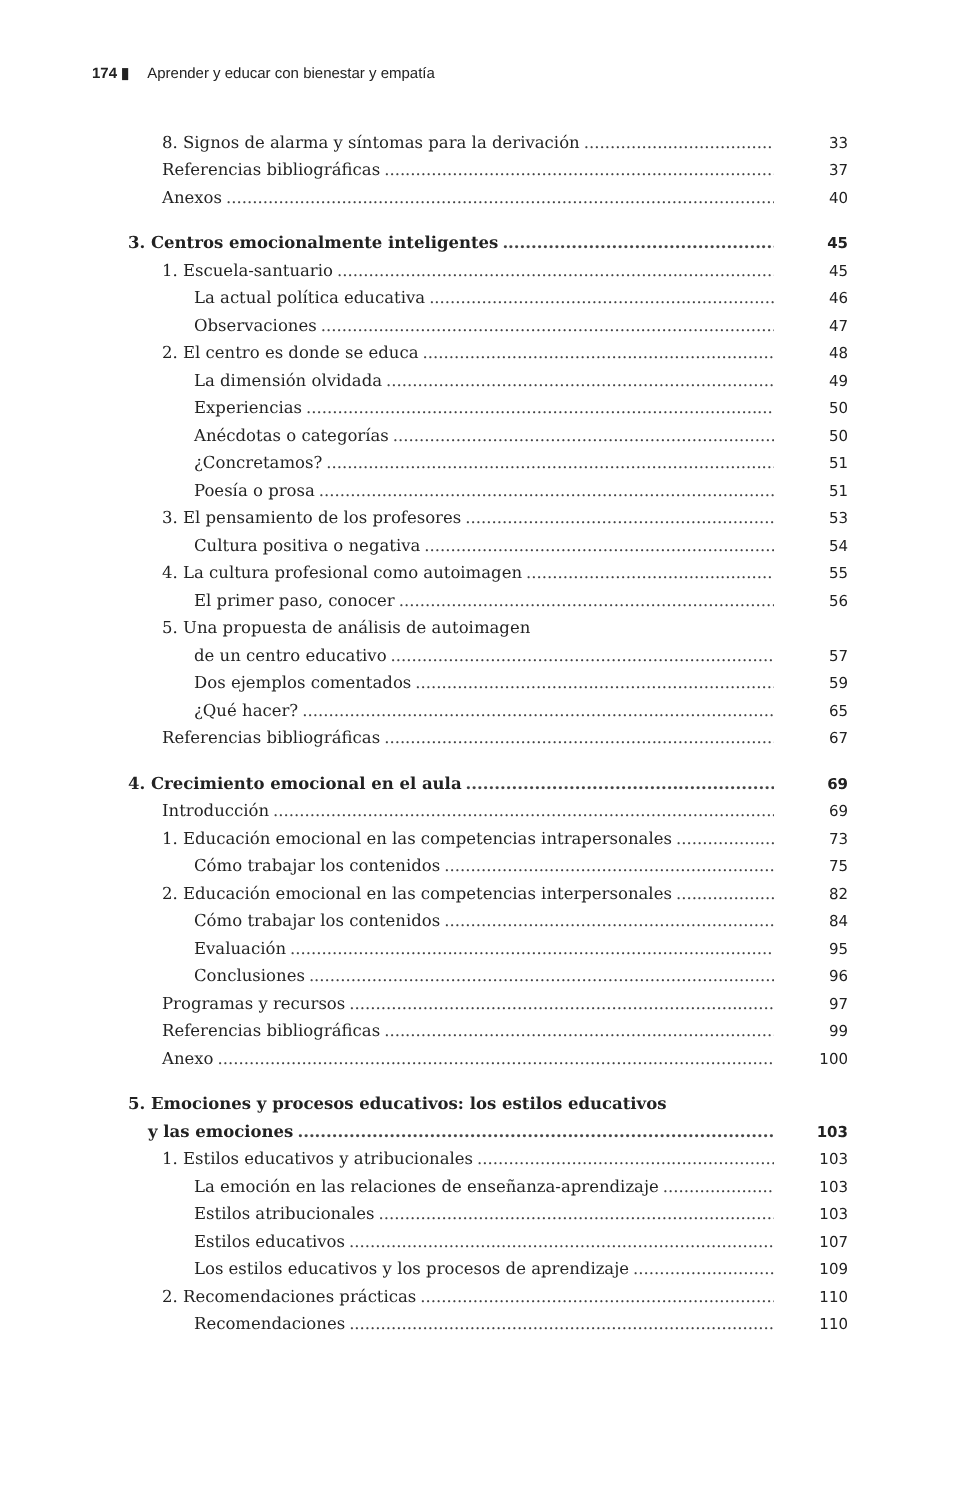174 ▮ Aprender y educar con bienestar y empatía
8. Signos de alarma y síntomas para la derivación 33
Referencias bibliográficas 37
Anexos 40
3. Centros emocionalmente inteligentes 45
1. Escuela-santuario 45
La actual política educativa 46
Observaciones 47
2. El centro es donde se educa 48
La dimensión olvidada 49
Experiencias 50
Anécdotas o categorías 50
¿Concretamos? 51
Poesía o prosa 51
3. El pensamiento de los profesores 53
Cultura positiva o negativa 54
4. La cultura profesional como autoimagen 55
El primer paso, conocer 56
5. Una propuesta de análisis de autoimagen
de un centro educativo 57
Dos ejemplos comentados 59
¿Qué hacer? 65
Referencias bibliográficas 67
4. Crecimiento emocional en el aula 69
Introducción 69
1. Educación emocional en las competencias intrapersonales 73
Cómo trabajar los contenidos 75
2. Educación emocional en las competencias interpersonales 82
Cómo trabajar los contenidos 84
Evaluación 95
Conclusiones 96
Programas y recursos 97
Referencias bibliográficas 99
Anexo 100
5. Emociones y procesos educativos: los estilos educativos
y las emociones 103
1. Estilos educativos y atribucionales 103
La emoción en las relaciones de enseñanza-aprendizaje 103
Estilos atribucionales 103
Estilos educativos 107
Los estilos educativos y los procesos de aprendizaje 109
2. Recomendaciones prácticas 110
Recomendaciones 110